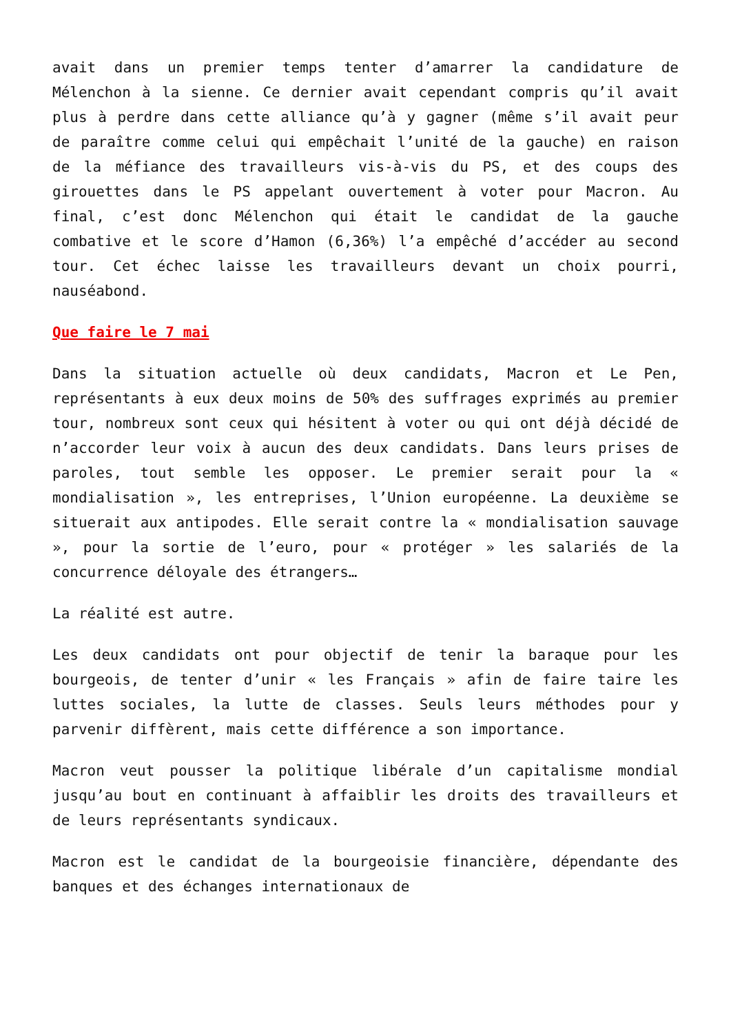avait dans un premier temps tenter d’amarrer la candidature de Mélenchon à la sienne. Ce dernier avait cependant compris qu’il avait plus à perdre dans cette alliance qu’à y gagner (même s’il avait peur de paraître comme celui qui empêchait l’unité de la gauche) en raison de la méfiance des travailleurs vis-à-vis du PS, et des coups des girouettes dans le PS appelant ouvertement à voter pour Macron. Au final, c’est donc Mélenchon qui était le candidat de la gauche combative et le score d’Hamon (6,36%) l’a empêché d’accéder au second tour. Cet échec laisse les travailleurs devant un choix pourri, nauséabond.
Que faire le 7 mai
Dans la situation actuelle où deux candidats, Macron et Le Pen, représentants à eux deux moins de 50% des suffrages exprimés au premier tour, nombreux sont ceux qui hésitent à voter ou qui ont déjà décidé de n’accorder leur voix à aucun des deux candidats. Dans leurs prises de paroles, tout semble les opposer. Le premier serait pour la « mondialisation », les entreprises, l’Union européenne. La deuxième se situerait aux antipodes. Elle serait contre la « mondialisation sauvage », pour la sortie de l’euro, pour « protéger » les salariés de la concurrence déloyale des étrangers…
La réalité est autre.
Les deux candidats ont pour objectif de tenir la baraque pour les bourgeois, de tenter d’unir « les Français » afin de faire taire les luttes sociales, la lutte de classes. Seuls leurs méthodes pour y parvenir diffèrent, mais cette différence a son importance.
Macron veut pousser la politique libérale d’un capitalisme mondial jusqu’au bout en continuant à affaiblir les droits des travailleurs et de leurs représentants syndicaux.
Macron est le candidat de la bourgeoisie financière, dépendante des banques et des échanges internationaux de